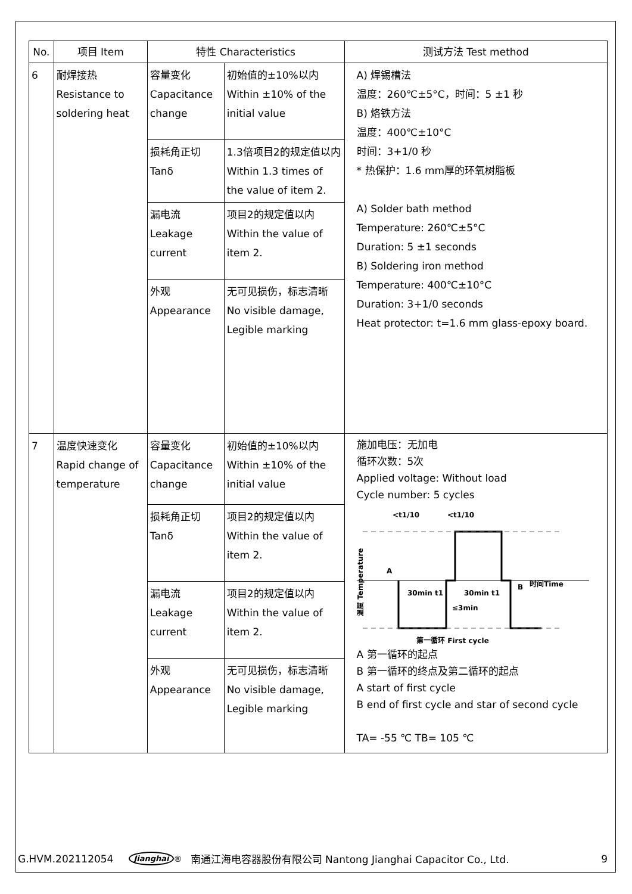| No. | 项目 Item | 特性 Characteristics | | 测试方法 Test method |
| --- | --- | --- | --- | --- |
| 6 | 耐焊接热 Resistance to soldering heat | 容量变化 Capacitance change | 初始值的±10%以内 Within ±10% of the initial value | A) 焊锡槽法 温度：260℃±5°C，时间：5 ±1 秒 B) 烙铁方法 温度：400℃±10°C 时间：3+1/0 秒 * 热保护：1.6 mm厚的环氧树脂板 A) Solder bath method Temperature: 260℃±5°C Duration: 5 ±1 seconds B) Soldering iron method Temperature: 400℃±10°C Duration: 3+1/0 seconds Heat protector: t=1.6 mm glass-epoxy board. |
| | | 损耗角正切 Tanδ | 1.3倍项目2的规定值以内 Within 1.3 times of the value of item 2. | |
| | | 漏电流 Leakage current | 项目2的规定值以内 Within the value of item 2. | |
| | | 外观 Appearance | 无可见损伤，标志清晰 No visible damage, Legible marking | |
| 7 | 温度快速变化 Rapid change of temperature | 容量变化 Capacitance change | 初始值的±10%以内 Within ±10% of the initial value | 施加电压：无加电 循环次数：5次 Applied voltage: Without load Cycle number: 5 cycles <t1/10 <t1/10 A B 时间Time 30min t1 30min t1 ≤3min 第一循环 First cycle 温度 Temperature A 第一循环的起点 B 第一循环的终点及第二循环的起点 A start of first cycle B end of first cycle and star of second cycle TA= -55 ℃ TB= 105 ℃ |
| | | 损耗角正切 Tanδ | 项目2的规定值以内 Within the value of item 2. | |
| | | 漏电流 Leakage current | 项目2的规定值以内 Within the value of item 2. | |
| | | 外观 Appearance | 无可见损伤，标志清晰 No visible damage, Legible marking | |
G.HVM.202112054 Jianghai<sup>®</sup> 南通江海电容器股份有限公司 Nantong Jianghai Capacitor Co., Ltd. 9